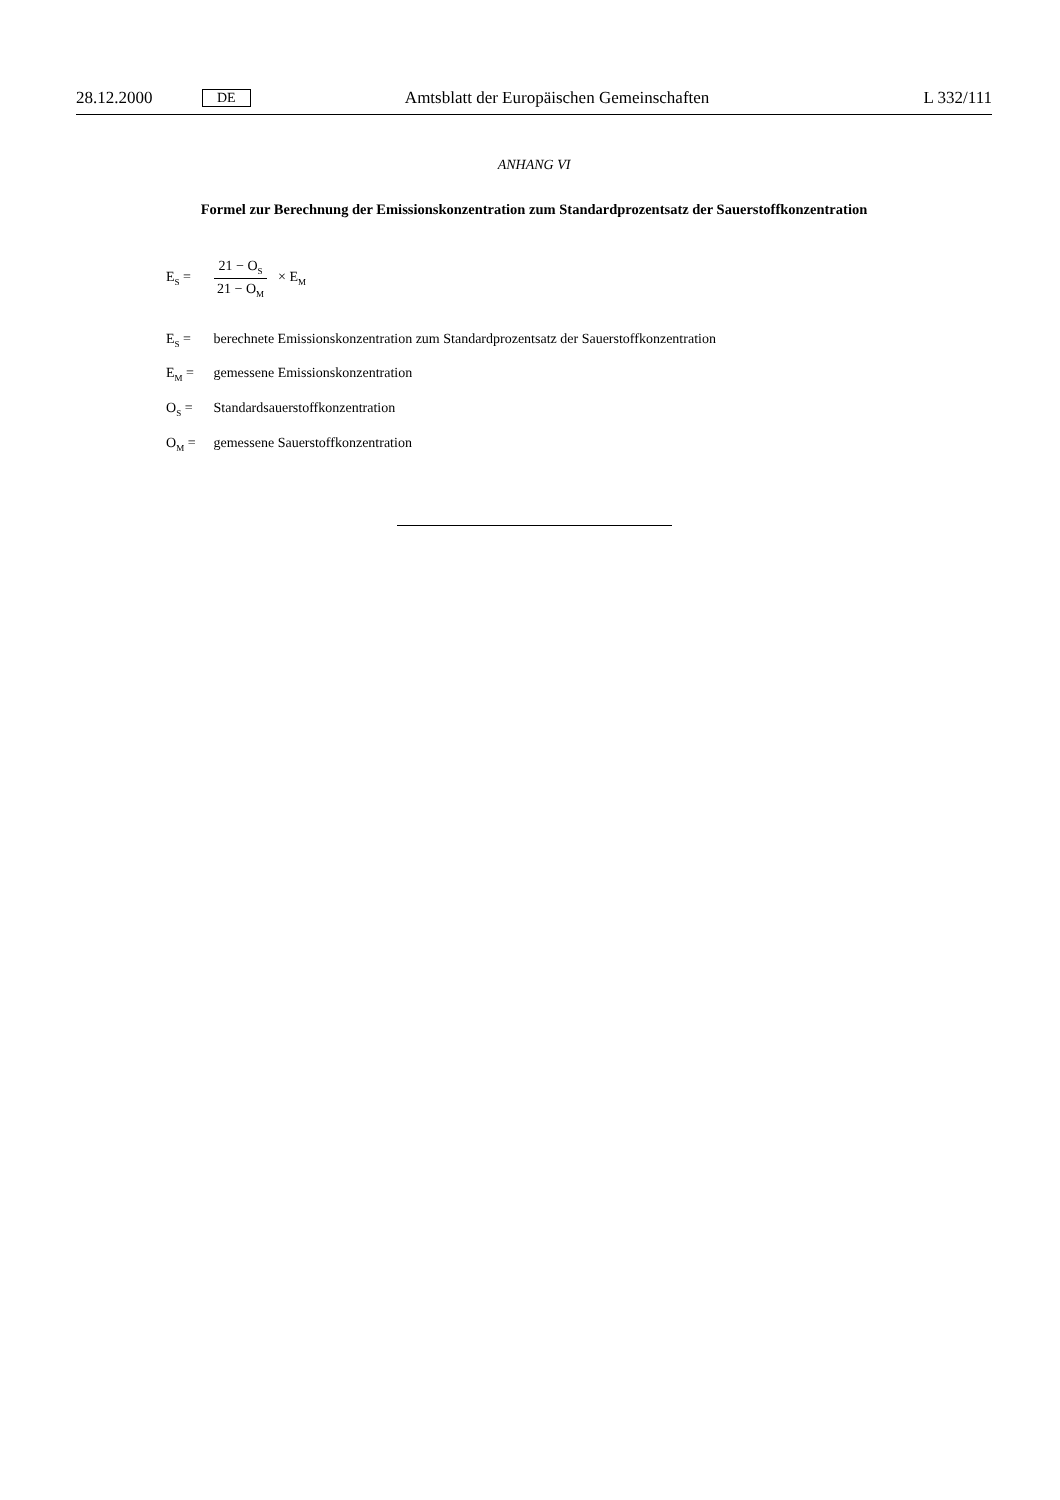28.12.2000 DE Amtsblatt der Europäischen Gemeinschaften L 332/111
ANHANG VI
Formel zur Berechnung der Emissionskonzentration zum Standardprozentsatz der Sauerstoffkonzentration
E<sub>S</sub> = 21 − O<sub>S</sub> 21 − O<sub>M</sub> × E<sub>M</sub>
E<sub>S</sub> = berechnete Emissionskonzentration zum Standardprozentsatz der Sauerstoffkonzentration
E<sub>M</sub> = gemessene Emissionskonzentration
O<sub>S</sub> = Standardsauerstoffkonzentration
O<sub>M</sub> = gemessene Sauerstoffkonzentration